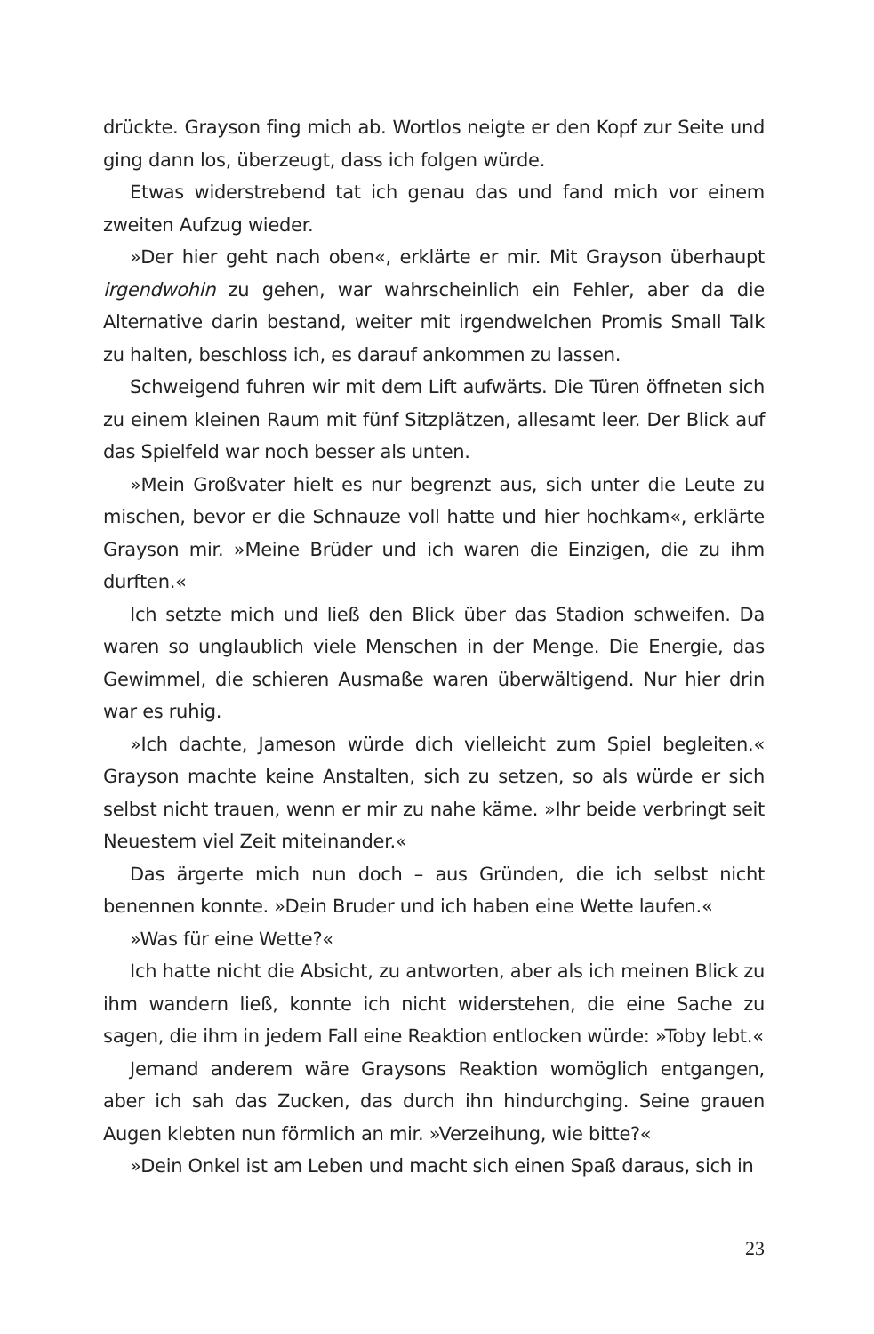drückte. Grayson fing mich ab. Wortlos neigte er den Kopf zur Seite und ging dann los, überzeugt, dass ich folgen würde.
Etwas widerstrebend tat ich genau das und fand mich vor einem zweiten Aufzug wieder.
»Der hier geht nach oben«, erklärte er mir. Mit Grayson überhaupt irgendwohin zu gehen, war wahrscheinlich ein Fehler, aber da die Alternative darin bestand, weiter mit irgendwelchen Promis Small Talk zu halten, beschloss ich, es darauf ankommen zu lassen.
Schweigend fuhren wir mit dem Lift aufwärts. Die Türen öffneten sich zu einem kleinen Raum mit fünf Sitzplätzen, allesamt leer. Der Blick auf das Spielfeld war noch besser als unten.
»Mein Großvater hielt es nur begrenzt aus, sich unter die Leute zu mischen, bevor er die Schnauze voll hatte und hier hochkam«, erklärte Grayson mir. »Meine Brüder und ich waren die Einzigen, die zu ihm durften.«
Ich setzte mich und ließ den Blick über das Stadion schweifen. Da waren so unglaublich viele Menschen in der Menge. Die Energie, das Gewimmel, die schieren Ausmaße waren überwältigend. Nur hier drin war es ruhig.
»Ich dachte, Jameson würde dich vielleicht zum Spiel begleiten.« Grayson machte keine Anstalten, sich zu setzen, so als würde er sich selbst nicht trauen, wenn er mir zu nahe käme. »Ihr beide verbringt seit Neuestem viel Zeit miteinander.«
Das ärgerte mich nun doch – aus Gründen, die ich selbst nicht benennen konnte. »Dein Bruder und ich haben eine Wette laufen.«
»Was für eine Wette?«
Ich hatte nicht die Absicht, zu antworten, aber als ich meinen Blick zu ihm wandern ließ, konnte ich nicht widerstehen, die eine Sache zu sagen, die ihm in jedem Fall eine Reaktion entlocken würde: »Toby lebt.«
Jemand anderem wäre Graysons Reaktion womöglich entgangen, aber ich sah das Zucken, das durch ihn hindurchging. Seine grauen Augen klebten nun förmlich an mir. »Verzeihung, wie bitte?«
»Dein Onkel ist am Leben und macht sich einen Spaß daraus, sich in
23